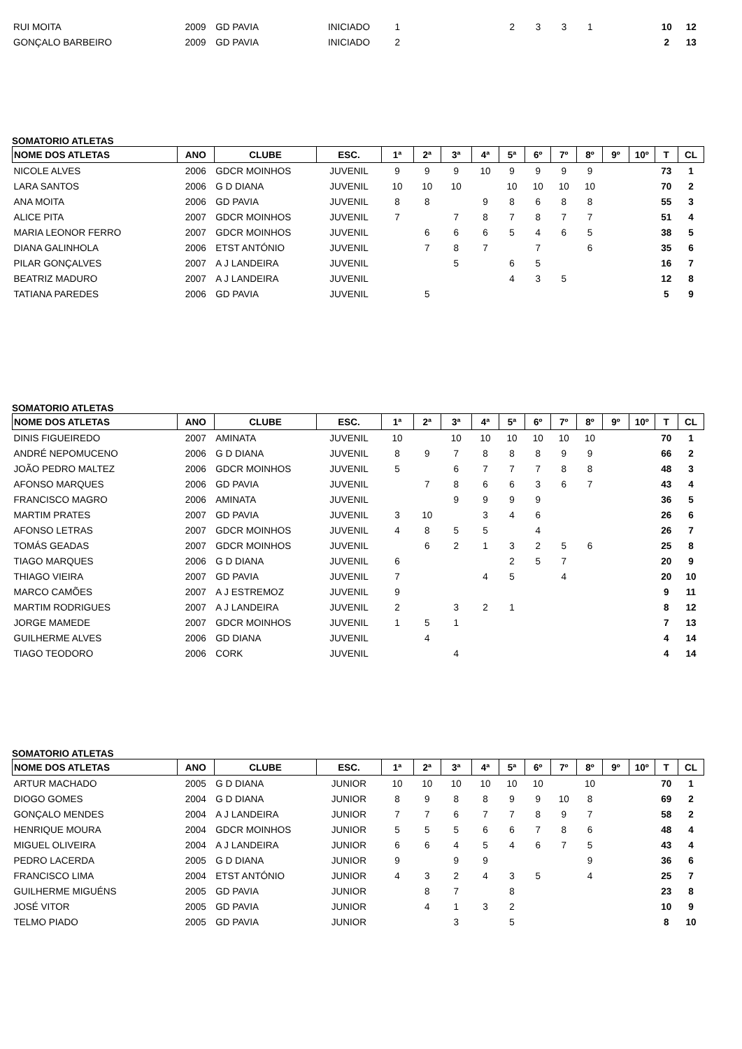| RUI MOITA | 2009 | GD PAVIA | INICIADO | 1 | | | | 2 | 3 | 3 | 1 | | | 10 | 12 |
| GONÇALO BARBEIRO | 2009 | GD PAVIA | INICIADO | 2 | | | | | | | | | | 2 | 13 |
SOMATORIO ATLETAS
| NOME DOS ATLETAS | ANO | CLUBE | ESC. | 1ª | 2ª | 3ª | 4ª | 5ª | 6º | 7º | 8º | 9º | 10º | T | CL |
| --- | --- | --- | --- | --- | --- | --- | --- | --- | --- | --- | --- | --- | --- | --- | --- |
| NICOLE ALVES | 2006 | GDCR MOINHOS | JUVENIL | 9 | 9 | 9 | 10 | 9 | 9 | 9 | 9 | | | 73 | 1 |
| LARA SANTOS | 2006 | G D DIANA | JUVENIL | 10 | 10 | 10 | | 10 | 10 | 10 | 10 | | | 70 | 2 |
| ANA MOITA | 2006 | GD PAVIA | JUVENIL | 8 | 8 | | 9 | 8 | 6 | 8 | 8 | | | 55 | 3 |
| ALICE PITA | 2007 | GDCR MOINHOS | JUVENIL | 7 | | 7 | 8 | 7 | 8 | 7 | 7 | | | 51 | 4 |
| MARIA LEONOR FERRO | 2007 | GDCR MOINHOS | JUVENIL | | 6 | 6 | 6 | 5 | 4 | 6 | 5 | | | 38 | 5 |
| DIANA GALINHOLA | 2006 | ETST ANTÓNIO | JUVENIL | | 7 | 8 | 7 | | 7 | | 6 | | | 35 | 6 |
| PILAR GONÇALVES | 2007 | A J LANDEIRA | JUVENIL | | | 5 | | 6 | 5 | | | | | 16 | 7 |
| BEATRIZ MADURO | 2007 | A J LANDEIRA | JUVENIL | | | | | 4 | 3 | 5 | | | | 12 | 8 |
| TATIANA PAREDES | 2006 | GD PAVIA | JUVENIL | | 5 | | | | | | | | | 5 | 9 |
SOMATORIO ATLETAS
| NOME DOS ATLETAS | ANO | CLUBE | ESC. | 1ª | 2ª | 3ª | 4ª | 5ª | 6º | 7º | 8º | 9º | 10º | T | CL |
| --- | --- | --- | --- | --- | --- | --- | --- | --- | --- | --- | --- | --- | --- | --- | --- |
| DINIS FIGUEIREDO | 2007 | AMINATA | JUVENIL | 10 | | 10 | 10 | 10 | 10 | 10 | 10 | | | 70 | 1 |
| ANDRÉ NEPOMUCENO | 2006 | G D DIANA | JUVENIL | 8 | 9 | 7 | 8 | 8 | 8 | 9 | 9 | | | 66 | 2 |
| JOÃO PEDRO MALTEZ | 2006 | GDCR MOINHOS | JUVENIL | 5 | | 6 | 7 | 7 | 7 | 8 | 8 | | | 48 | 3 |
| AFONSO MARQUES | 2006 | GD PAVIA | JUVENIL | | 7 | 8 | 6 | 6 | 3 | 6 | 7 | | | 43 | 4 |
| FRANCISCO MAGRO | 2006 | AMINATA | JUVENIL | | | 9 | 9 | 9 | 9 | | | | | 36 | 5 |
| MARTIM PRATES | 2007 | GD PAVIA | JUVENIL | 3 | 10 | | 3 | 4 | 6 | | | | | 26 | 6 |
| AFONSO LETRAS | 2007 | GDCR MOINHOS | JUVENIL | 4 | 8 | 5 | 5 | | 4 | | | | | 26 | 7 |
| TOMÁS GEADAS | 2007 | GDCR MOINHOS | JUVENIL | | 6 | 2 | 1 | 3 | 2 | 5 | 6 | | | 25 | 8 |
| TIAGO MARQUES | 2006 | G D DIANA | JUVENIL | 6 | | | | 2 | 5 | 7 | | | | 20 | 9 |
| THIAGO VIEIRA | 2007 | GD PAVIA | JUVENIL | 7 | | | 4 | 5 | | 4 | | | | 20 | 10 |
| MARCO CAMÕES | 2007 | A J ESTREMOZ | JUVENIL | 9 | | | | | | | | | | 9 | 11 |
| MARTIM RODRIGUES | 2007 | A J LANDEIRA | JUVENIL | 2 | | 3 | 2 | 1 | | | | | | 8 | 12 |
| JORGE MAMEDE | 2007 | GDCR MOINHOS | JUVENIL | 1 | 5 | 1 | | | | | | | | 7 | 13 |
| GUILHERME ALVES | 2006 | GD DIANA | JUVENIL | | 4 | | | | | | | | | 4 | 14 |
| TIAGO TEODORO | 2006 | CORK | JUVENIL | | | 4 | | | | | | | | 4 | 14 |
SOMATORIO ATLETAS
| NOME DOS ATLETAS | ANO | CLUBE | ESC. | 1ª | 2ª | 3ª | 4ª | 5ª | 6º | 7º | 8º | 9º | 10º | T | CL |
| --- | --- | --- | --- | --- | --- | --- | --- | --- | --- | --- | --- | --- | --- | --- | --- |
| ARTUR MACHADO | 2005 | G D DIANA | JUNIOR | 10 | 10 | 10 | 10 | 10 | 10 | | 10 | | | 70 | 1 |
| DIOGO GOMES | 2004 | G D DIANA | JUNIOR | 8 | 9 | 8 | 8 | 9 | 9 | 10 | 8 | | | 69 | 2 |
| GONÇALO MENDES | 2004 | A J LANDEIRA | JUNIOR | 7 | 7 | 6 | 7 | 7 | 8 | 9 | 7 | | | 58 | 2 |
| HENRIQUE MOURA | 2004 | GDCR MOINHOS | JUNIOR | 5 | 5 | 5 | 6 | 6 | 7 | 8 | 6 | | | 48 | 4 |
| MIGUEL OLIVEIRA | 2004 | A J LANDEIRA | JUNIOR | 6 | 6 | 4 | 5 | 4 | 6 | 7 | 5 | | | 43 | 4 |
| PEDRO LACERDA | 2005 | G D DIANA | JUNIOR | 9 | | 9 | 9 | | | | 9 | | | 36 | 6 |
| FRANCISCO LIMA | 2004 | ETST ANTÓNIO | JUNIOR | 4 | 3 | 2 | 4 | 3 | 5 | | 4 | | | 25 | 7 |
| GUILHERME MIGUÉNS | 2005 | GD PAVIA | JUNIOR | | 8 | 7 | | 8 | | | | | | 23 | 8 |
| JOSÉ VITOR | 2005 | GD PAVIA | JUNIOR | | 4 | 1 | 3 | 2 | | | | | | 10 | 9 |
| TELMO PIADO | 2005 | GD PAVIA | JUNIOR | | | 3 | | 5 | | | | | | 8 | 10 |